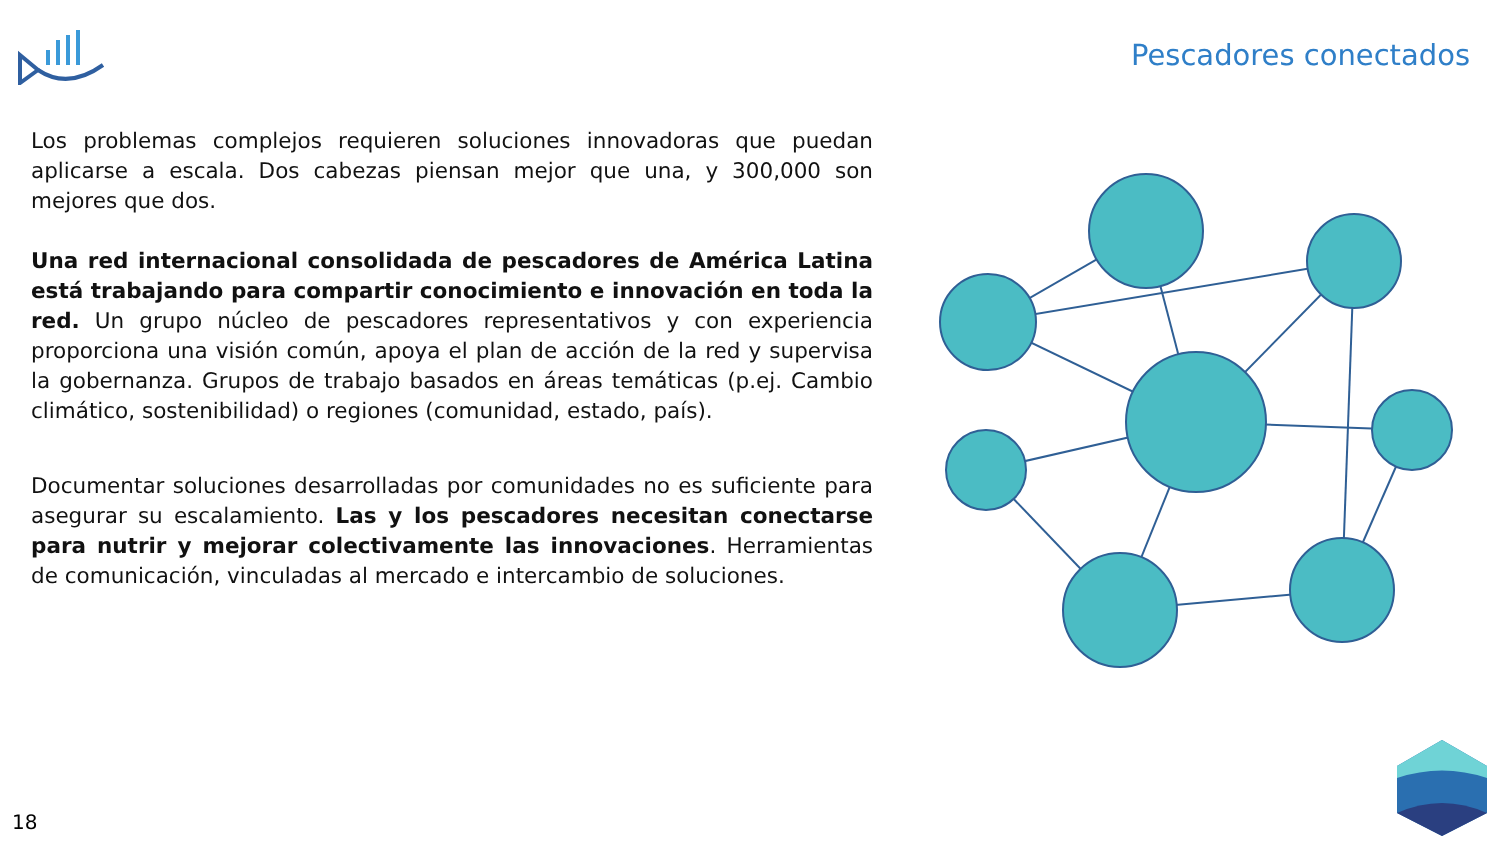Pescadores conectados
Los problemas complejos requieren soluciones innovadoras que puedan aplicarse a escala. Dos cabezas piensan mejor que una, y 300,000 son mejores que dos.
Una red internacional consolidada de pescadores de América Latina está trabajando para compartir conocimiento e innovación en toda la red. Un grupo núcleo de pescadores representativos y con experiencia proporciona una visión común, apoya el plan de acción de la red y supervisa la gobernanza. Grupos de trabajo basados en áreas temáticas (p.ej. Cambio climático, sostenibilidad) o regiones (comunidad, estado, país).
Documentar soluciones desarrolladas por comunidades no es suficiente para asegurar su escalamiento. Las y los pescadores necesitan conectarse para nutrir y mejorar colectivamente las innovaciones. Herramientas de comunicación, vinculadas al mercado e intercambio de soluciones.
18